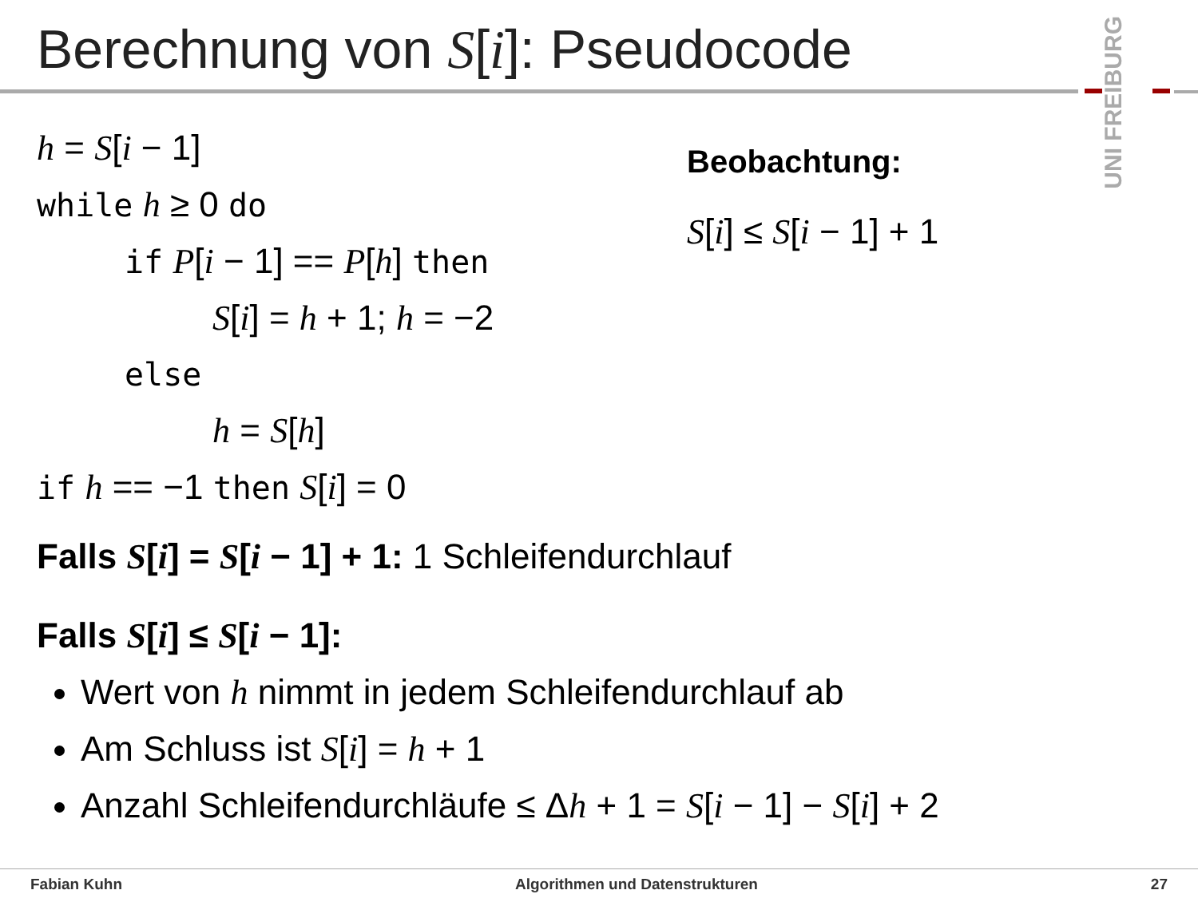Berechnung von S[i]: Pseudocode
UNI FREIBURG
h = S[i − 1]
while h ≥ 0 do
if P[i − 1] == P[h] then
S[i] = h + 1; h = −2
else
h = S[h]
if h == −1 then S[i] = 0
Beobachtung:
S[i] ≤ S[i − 1] + 1
Falls S[i] = S[i − 1] + 1: 1 Schleifendurchlauf
Falls S[i] ≤ S[i − 1]:
Wert von h nimmt in jedem Schleifendurchlauf ab
Am Schluss ist S[i] = h + 1
Anzahl Schleifendurchläufe ≤ Δh + 1 = S[i − 1] − S[i] + 2
Fabian Kuhn Algorithmen und Datenstrukturen 27